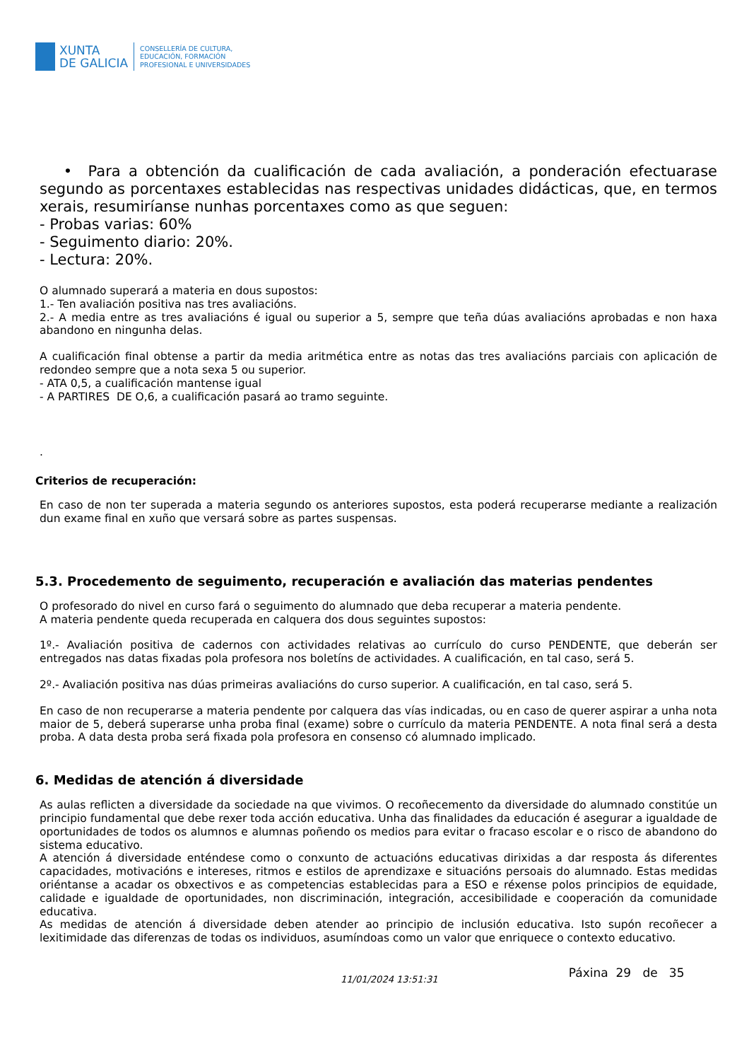XUNTA
DE GALICIA
CONSELLERÍA DE CULTURA,
EDUCACIÓN, FORMACIÓN
PROFESIONAL E UNIVERSIDADES
• Para a obtención da cualificación de cada avaliación, a ponderación efectuarase segundo as porcentaxes establecidas nas respectivas unidades didácticas, que, en termos xerais, resumiríanse nunhas porcentaxes como as que seguen:
- Probas varias: 60%
- Seguimento diario: 20%.
- Lectura: 20%.
O alumnado superará a materia en dous supostos:
1.- Ten avaliación positiva nas tres avaliacións.
2.- A media entre as tres avaliacións é igual ou superior a 5, sempre que teña dúas avaliacións aprobadas e non haxa abandono en ningunha delas.
A cualificación final obtense a partir da media aritmética entre as notas das tres avaliacións parciais con aplicación de redondeo sempre que a nota sexa 5 ou superior.
- ATA 0,5, a cualificación mantense igual
- A PARTIRES DE O,6, a cualificación pasará ao tramo seguinte.
.
Criterios de recuperación:
En caso de non ter superada a materia segundo os anteriores supostos, esta poderá recuperarse mediante a realización dun exame final en xuño que versará sobre as partes suspensas.
5.3. Procedemento de seguimento, recuperación e avaliación das materias pendentes
O profesorado do nivel en curso fará o seguimento do alumnado que deba recuperar a materia pendente.
A materia pendente queda recuperada en calquera dos dous seguintes supostos:
1º.- Avaliación positiva de cadernos con actividades relativas ao currículo do curso PENDENTE, que deberán ser entregados nas datas fixadas pola profesora nos boletíns de actividades. A cualificación, en tal caso, será 5.
2º.- Avaliación positiva nas dúas primeiras avaliacións do curso superior. A cualificación, en tal caso, será 5.
En caso de non recuperarse a materia pendente por calquera das vías indicadas, ou en caso de querer aspirar a unha nota maior de 5, deberá superarse unha proba final (exame) sobre o currículo da materia PENDENTE. A nota final será a desta proba. A data desta proba será fixada pola profesora en consenso có alumnado implicado.
6. Medidas de atención á diversidade
As aulas reflicten a diversidade da sociedade na que vivimos. O recoñecemento da diversidade do alumnado constitúe un principio fundamental que debe rexer toda acción educativa. Unha das finalidades da educación é asegurar a igualdade de oportunidades de todos os alumnos e alumnas poñendo os medios para evitar o fracaso escolar e o risco de abandono do sistema educativo.
A atención á diversidade enténdese como o conxunto de actuacións educativas dirixidas a dar resposta ás diferentes capacidades, motivacións e intereses, ritmos e estilos de aprendizaxe e situacións persoais do alumnado. Estas medidas oriéntanse a acadar os obxectivos e as competencias establecidas para a ESO e réxense polos principios de equidade, calidade e igualdade de oportunidades, non discriminación, integración, accesibilidade e cooperación da comunidade educativa.
As medidas de atención á diversidade deben atender ao principio de inclusión educativa. Isto supón recoñecer a lexitimidade das diferenzas de todas os individuos, asumíndoas como un valor que enriquece o contexto educativo.
11/01/2024 13:51:31 Páxina 29 de 35